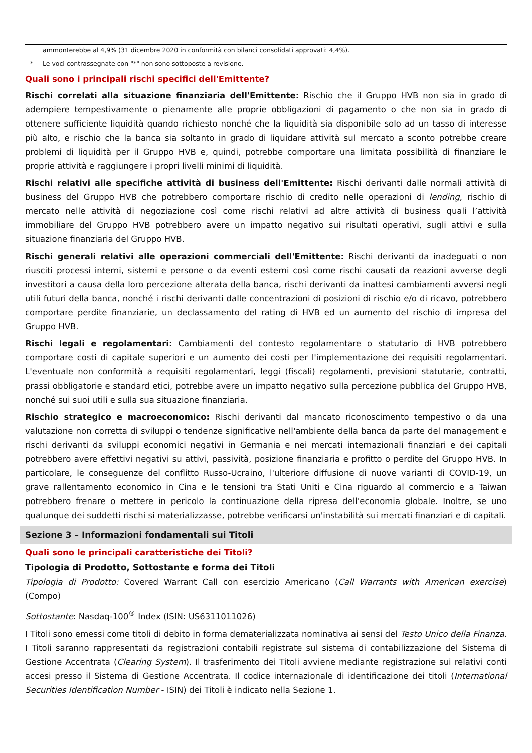ammonterebbe al 4,9% (31 dicembre 2020 in conformità con bilanci consolidati approvati: 4,4%).
* Le voci contrassegnate con "*" non sono sottoposte a revisione.
Quali sono i principali rischi specifici dell'Emittente?
Rischi correlati alla situazione finanziaria dell'Emittente: Rischio che il Gruppo HVB non sia in grado di adempiere tempestivamente o pienamente alle proprie obbligazioni di pagamento o che non sia in grado di ottenere sufficiente liquidità quando richiesto nonché che la liquidità sia disponibile solo ad un tasso di interesse più alto, e rischio che la banca sia soltanto in grado di liquidare attività sul mercato a sconto potrebbe creare problemi di liquidità per il Gruppo HVB e, quindi, potrebbe comportare una limitata possibilità di finanziare le proprie attività e raggiungere i propri livelli minimi di liquidità.
Rischi relativi alle specifiche attività di business dell'Emittente: Rischi derivanti dalle normali attività di business del Gruppo HVB che potrebbero comportare rischio di credito nelle operazioni di lending, rischio di mercato nelle attività di negoziazione così come rischi relativi ad altre attività di business quali l’attività immobiliare del Gruppo HVB potrebbero avere un impatto negativo sui risultati operativi, sugli attivi e sulla situazione finanziaria del Gruppo HVB.
Rischi generali relativi alle operazioni commerciali dell'Emittente: Rischi derivanti da inadeguati o non riusciti processi interni, sistemi e persone o da eventi esterni così come rischi causati da reazioni avverse degli investitori a causa della loro percezione alterata della banca, rischi derivanti da inattesi cambiamenti avversi negli utili futuri della banca, nonché i rischi derivanti dalle concentrazioni di posizioni di rischio e/o di ricavo, potrebbero comportare perdite finanziarie, un declassamento del rating di HVB ed un aumento del rischio di impresa del Gruppo HVB.
Rischi legali e regolamentari: Cambiamenti del contesto regolamentare o statutario di HVB potrebbero comportare costi di capitale superiori e un aumento dei costi per l'implementazione dei requisiti regolamentari. L'eventuale non conformità a requisiti regolamentari, leggi (fiscali) regolamenti, previsioni statutarie, contratti, prassi obbligatorie e standard etici, potrebbe avere un impatto negativo sulla percezione pubblica del Gruppo HVB, nonché sui suoi utili e sulla sua situazione finanziaria.
Rischio strategico e macroeconomico: Rischi derivanti dal mancato riconoscimento tempestivo o da una valutazione non corretta di sviluppi o tendenze significative nell'ambiente della banca da parte del management e rischi derivanti da sviluppi economici negativi in Germania e nei mercati internazionali finanziari e dei capitali potrebbero avere effettivi negativi su attivi, passività, posizione finanziaria e profitto o perdite del Gruppo HVB. In particolare, le conseguenze del conflitto Russo-Ucraino, l'ulteriore diffusione di nuove varianti di COVID-19, un grave rallentamento economico in Cina e le tensioni tra Stati Uniti e Cina riguardo al commercio e a Taiwan potrebbero frenare o mettere in pericolo la continuazione della ripresa dell'economia globale. Inoltre, se uno qualunque dei suddetti rischi si materializzasse, potrebbe verificarsi un'instabilità sui mercati finanziari e di capitali.
Sezione 3 – Informazioni fondamentali sui Titoli
Quali sono le principali caratteristiche dei Titoli?
Tipologia di Prodotto, Sottostante e forma dei Titoli
Tipologia di Prodotto: Covered Warrant Call con esercizio Americano (Call Warrants with American exercise) (Compo)
Sottostante: Nasdaq-100<sup>®</sup> Index (ISIN: US6311011026)
I Titoli sono emessi come titoli di debito in forma dematerializzata nominativa ai sensi del Testo Unico della Finanza. I Titoli saranno rappresentati da registrazioni contabili registrate sul sistema di contabilizzazione del Sistema di Gestione Accentrata (Clearing System). Il trasferimento dei Titoli avviene mediante registrazione sui relativi conti accesi presso il Sistema di Gestione Accentrata. Il codice internazionale di identificazione dei titoli (International Securities Identification Number - ISIN) dei Titoli è indicato nella Sezione 1.